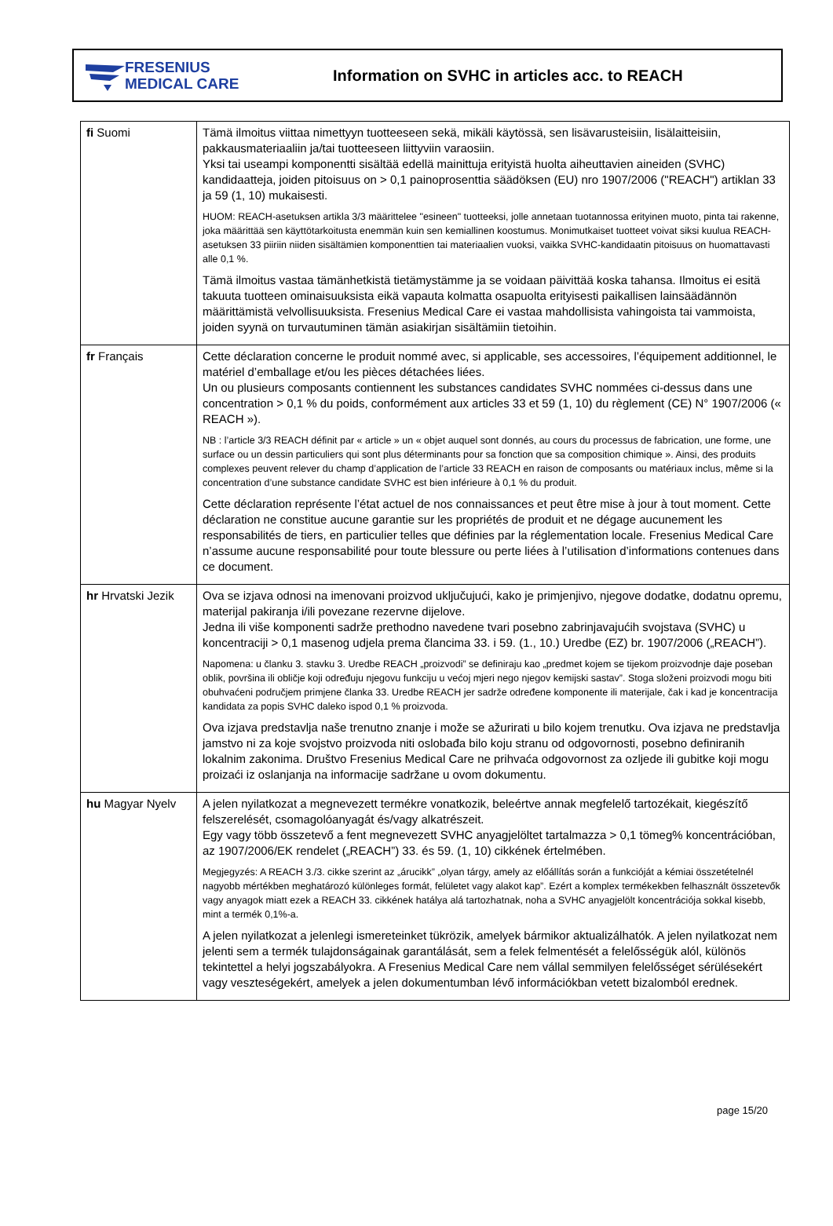FRESENIUS
MEDICAL CARE
Information on SVHC in articles acc. to REACH
| fi Suomi | Tämä ilmoitus viittaa nimettyyn tuotteeseen sekä, mikäli käytössä, sen lisävarusteisiin, lisälaitteisiin, pakkausmateriaaliin ja/tai tuotteeseen liittyviin varaosiin. Yksi tai useampi komponentti sisältää edellä mainittuja erityistä huolta aiheuttavien aineiden (SVHC) kandidaatteja, joiden pitoisuus on > 0,1 painoprosenttia säädöksen (EU) nro 1907/2006 ("REACH") artiklan 33 ja 59 (1, 10) mukaisesti. HUOM: REACH-asetuksen artikla 3/3 määrittelee "esineen" tuotteeksi, jolle annetaan tuotannossa erityinen muoto, pinta tai rakenne, joka määrittää sen käyttötarkoitusta enemmän kuin sen kemiallinen koostumus. Monimutkaiset tuotteet voivat siksi kuulua REACH-asetuksen 33 piiriin niiden sisältämien komponenttien tai materiaalien vuoksi, vaikka SVHC-kandidaatin pitoisuus on huomattavasti alle 0,1 %. Tämä ilmoitus vastaa tämänhetkistä tietämystämme ja se voidaan päivittää koska tahansa. Ilmoitus ei esitä takuuta tuotteen ominaisuuksista eikä vapauta kolmatta osapuolta erityisesti paikallisen lainsäädännön määrittämistä velvollisuuksista. Fresenius Medical Care ei vastaa mahdollisista vahingoista tai vammoista, joiden syynä on turvautuminen tämän asiakirjan sisältämiin tietoihin. |
| fr Français | Cette déclaration concerne le produit nommé avec, si applicable, ses accessoires, l’équipement additionnel, le matériel d’emballage et/ou les pièces détachées liées. Un ou plusieurs composants contiennent les substances candidates SVHC nommées ci-dessus dans une concentration > 0,1 % du poids, conformément aux articles 33 et 59 (1, 10) du règlement (CE) N° 1907/2006 (« REACH »). NB : l’article 3/3 REACH définit par « article » un « objet auquel sont donnés, au cours du processus de fabrication, une forme, une surface ou un dessin particuliers qui sont plus déterminants pour sa fonction que sa composition chimique ». Ainsi, des produits complexes peuvent relever du champ d’application de l’article 33 REACH en raison de composants ou matériaux inclus, même si la concentration d’une substance candidate SVHC est bien inférieure à 0,1 % du produit. Cette déclaration représente l’état actuel de nos connaissances et peut être mise à jour à tout moment. Cette déclaration ne constitue aucune garantie sur les propriétés de produit et ne dégage aucunement les responsabilités de tiers, en particulier telles que définies par la réglementation locale. Fresenius Medical Care n’assume aucune responsabilité pour toute blessure ou perte liées à l’utilisation d’informations contenues dans ce document. |
| hr Hrvatski Jezik | Ova se izjava odnosi na imenovani proizvod uključujući, kako je primjenjivo, njegove dodatke, dodatnu opremu, materijal pakiranja i/ili povezane rezervne dijelove. Jedna ili više komponenti sadrže prethodno navedene tvari posebno zabrinjavajućih svojstava (SVHC) u koncentraciji > 0,1 masenog udjela prema člancima 33. i 59. (1., 10.) Uredbe (EZ) br. 1907/2006 („REACH”). Napomena: u članku 3. stavku 3. Uredbe REACH „proizvodi” se definiraju kao „predmet kojem se tijekom proizvodnje daje poseban oblik, površina ili obličje koji određuju njegovu funkciju u većoj mjeri nego njegov kemijski sastav”. Stoga složeni proizvodi mogu biti obuhvaćeni područjem primjene članka 33. Uredbe REACH jer sadrže određene komponente ili materijale, čak i kad je koncentracija kandidata za popis SVHC daleko ispod 0,1 % proizvoda. Ova izjava predstavlja naše trenutno znanje i može se ažurirati u bilo kojem trenutku. Ova izjava ne predstavlja jamstvo ni za koje svojstvo proizvoda niti oslobađa bilo koju stranu od odgovornosti, posebno definiranih lokalnim zakonima. Društvo Fresenius Medical Care ne prihvaća odgovornost za ozljede ili gubitke koji mogu proizaći iz oslanjanja na informacije sadržane u ovom dokumentu. |
| hu Magyar Nyelv | A jelen nyilatkozat a megnevezett termékre vonatkozik, beleértve annak megfelelő tartozékait, kiegészítő felszerelését, csomagolóanyagát és/vagy alkatrészeit. Egy vagy több összetevő a fent megnevezett SVHC anyagjelöltet tartalmazza > 0,1 tömeg% koncentrációban, az 1907/2006/EK rendelet („REACH”) 33. és 59. (1, 10) cikkének értelmében. Megjegyzés: A REACH 3./3. cikke szerint az „árucikk” „olyan tárgy, amely az előállítás során a funkcióját a kémiai összetételnél nagyobb mértékben meghatározó különleges formát, felületet vagy alakot kap”. Ezért a komplex termékekben felhasznált összetevők vagy anyagok miatt ezek a REACH 33. cikkének hatálya alá tartozhatnak, noha a SVHC anyagjelölt koncentrációja sokkal kisebb, mint a termék 0,1%-a. A jelen nyilatkozat a jelenlegi ismereteinket tükrözik, amelyek bármikor aktualizálhatók. A jelen nyilatkozat nem jelenti sem a termék tulajdonságainak garantálását, sem a felek felmentését a felelősségük alól, különös tekintettel a helyi jogszabályokra. A Fresenius Medical Care nem vállal semmilyen felelősséget sérülésekért vagy veszteségekért, amelyek a jelen dokumentumban lévő információkban vetett bizalomból erednek. |
page 15/20